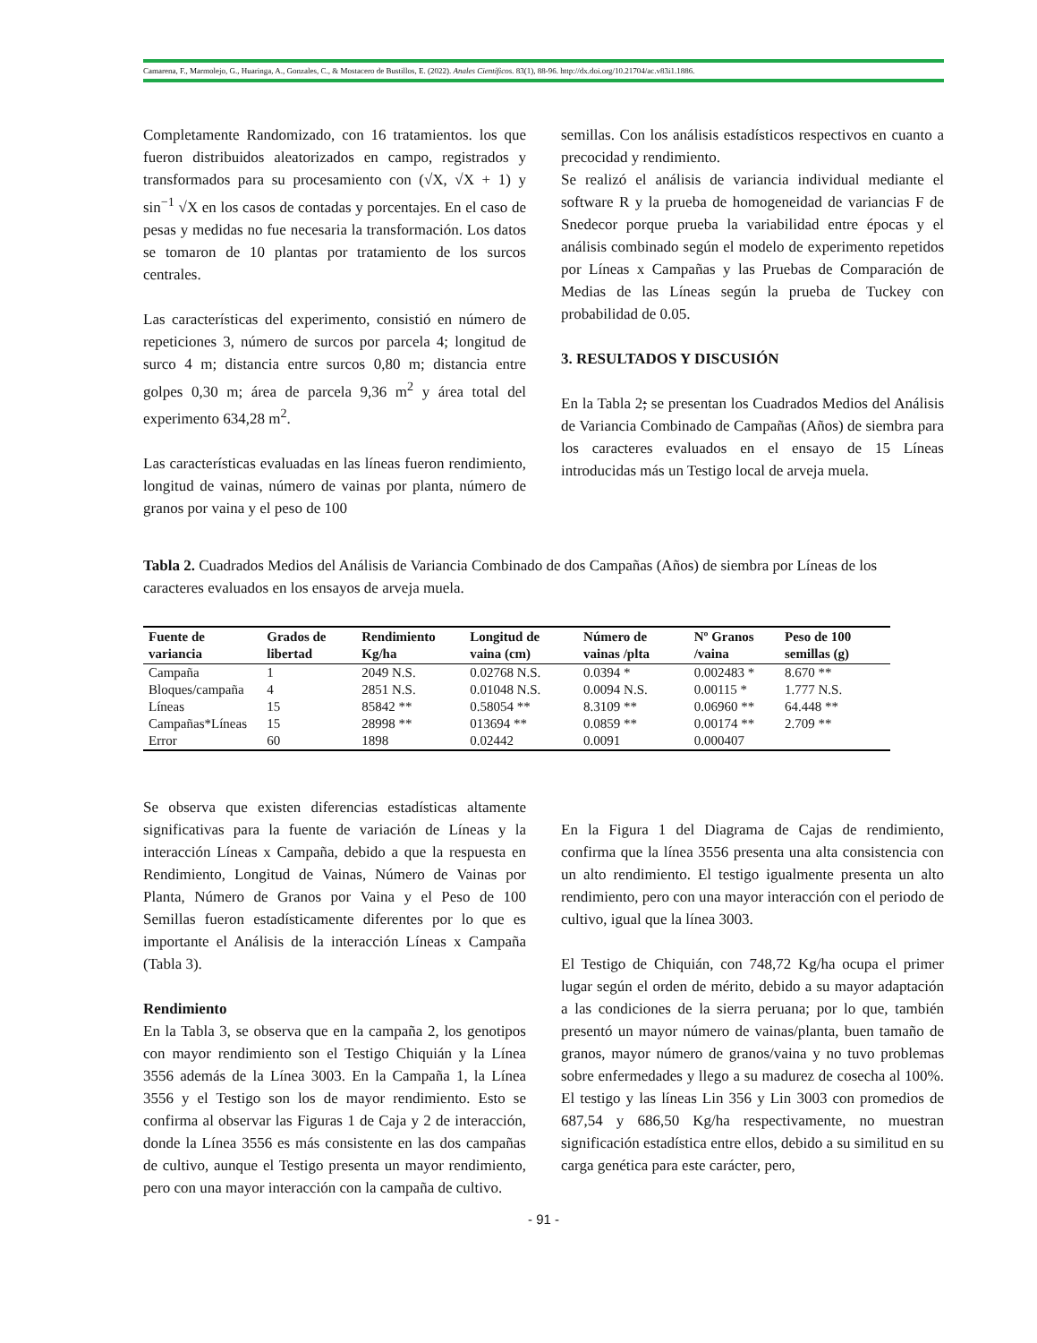Camarena, F., Marmolejo, G., Huaringa, A., Gonzales, C., & Mostacero de Bustillos, E. (2022). Anales Científicos. 83(1), 88-96. http://dx.doi.org/10.21704/ac.v83i1.1886.
Completamente Randomizado, con 16 tratamientos. los que fueron distribuidos aleatorizados en campo, registrados y transformados para su procesamiento con (√X, √X + 1) y sin<sup>−1</sup> √X en los casos de contadas y porcentajes. En el caso de pesas y medidas no fue necesaria la transformación. Los datos se tomaron de 10 plantas por tratamiento de los surcos centrales.
Las características del experimento, consistió en número de repeticiones 3, número de surcos por parcela 4; longitud de surco 4 m; distancia entre surcos 0,80 m; distancia entre golpes 0,30 m; área de parcela 9,36 m<sup>2</sup> y área total del experimento 634,28 m<sup>2</sup>.
Las características evaluadas en las líneas fueron rendimiento, longitud de vainas, número de vainas por planta, número de granos por vaina y el peso de 100
semillas. Con los análisis estadísticos respectivos en cuanto a precocidad y rendimiento.
Se realizó el análisis de variancia individual mediante el software R y la prueba de homogeneidad de variancias F de Snedecor porque prueba la variabilidad entre épocas y el análisis combinado según el modelo de experimento repetidos por Líneas x Campañas y las Pruebas de Comparación de Medias de las Líneas según la prueba de Tuckey con probabilidad de 0.05.
3. RESULTADOS Y DISCUSIÓN
En la Tabla 2; se presentan los Cuadrados Medios del Análisis de Variancia Combinado de Campañas (Años) de siembra para los caracteres evaluados en el ensayo de 15 Líneas introducidas más un Testigo local de arveja muela.
Tabla 2. Cuadrados Medios del Análisis de Variancia Combinado de dos Campañas (Años) de siembra por Líneas de los caracteres evaluados en los ensayos de arveja muela.
| Fuente de variancia | Grados de libertad | Rendimiento Kg/ha | Longitud de vaina (cm) | Número de vainas /plta | Nº Granos /vaina | Peso de 100 semillas (g) |
| --- | --- | --- | --- | --- | --- | --- |
| Campaña | 1 | 2049 N.S. | 0.02768 N.S. | 0.0394 * | 0.002483 * | 8.670 ** |
| Bloques/campaña | 4 | 2851 N.S. | 0.01048 N.S. | 0.0094 N.S. | 0.00115 * | 1.777 N.S. |
| Líneas | 15 | 85842 ** | 0.58054 ** | 8.3109 ** | 0.06960 ** | 64.448 ** |
| Campañas*Líneas | 15 | 28998 ** | 013694 ** | 0.0859 ** | 0.00174 ** | 2.709 ** |
| Error | 60 | 1898 | 0.02442 | 0.0091 | 0.000407 | |
Se observa que existen diferencias estadísticas altamente significativas para la fuente de variación de Líneas y la interacción Líneas x Campaña, debido a que la respuesta en Rendimiento, Longitud de Vainas, Número de Vainas por Planta, Número de Granos por Vaina y el Peso de 100 Semillas fueron estadísticamente diferentes por lo que es importante el Análisis de la interacción Líneas x Campaña (Tabla 3).
Rendimiento
En la Tabla 3, se observa que en la campaña 2, los genotipos con mayor rendimiento son el Testigo Chiquián y la Línea 3556 además de la Línea 3003. En la Campaña 1, la Línea 3556 y el Testigo son los de mayor rendimiento. Esto se confirma al observar las Figuras 1 de Caja y 2 de interacción, donde la Línea 3556 es más consistente en las dos campañas de cultivo, aunque el Testigo presenta un mayor rendimiento, pero con una mayor interacción con la campaña de cultivo.
En la Figura 1 del Diagrama de Cajas de rendimiento, confirma que la línea 3556 presenta una alta consistencia con un alto rendimiento. El testigo igualmente presenta un alto rendimiento, pero con una mayor interacción con el periodo de cultivo, igual que la línea 3003.
El Testigo de Chiquián, con 748,72 Kg/ha ocupa el primer lugar según el orden de mérito, debido a su mayor adaptación a las condiciones de la sierra peruana; por lo que, también presentó un mayor número de vainas/planta, buen tamaño de granos, mayor número de granos/vaina y no tuvo problemas sobre enfermedades y llego a su madurez de cosecha al 100%. El testigo y las líneas Lin 356 y Lin 3003 con promedios de 687,54 y 686,50 Kg/ha respectivamente, no muestran significación estadística entre ellos, debido a su similitud en su carga genética para este carácter, pero,
- 91 -